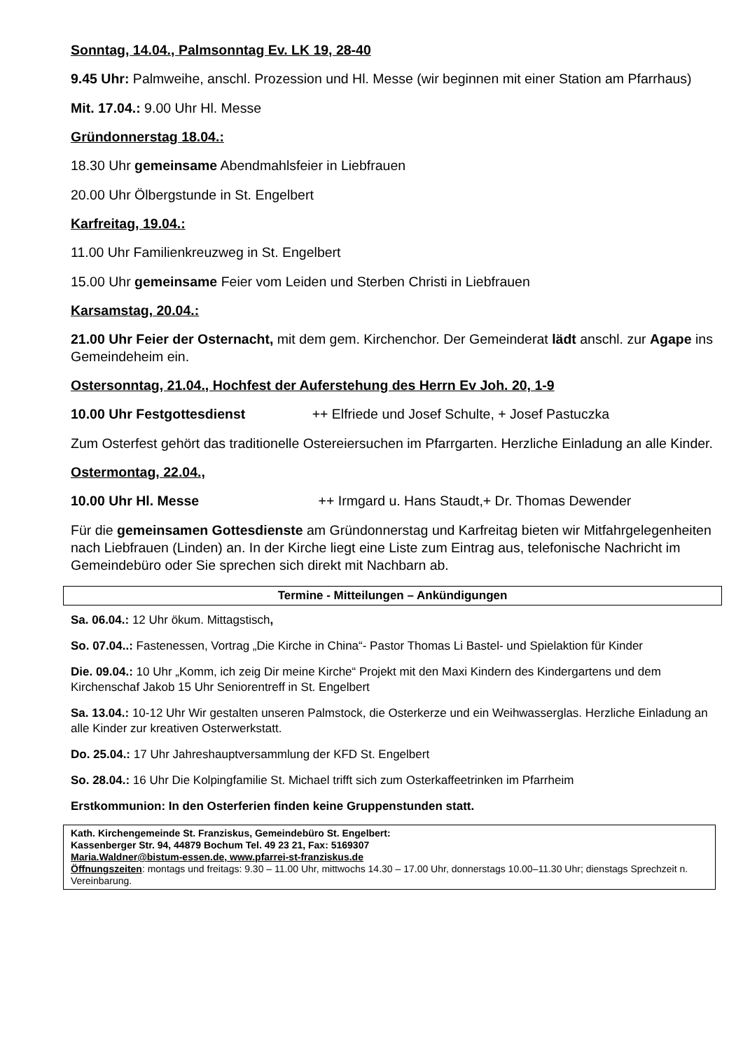Sonntag, 14.04., Palmsonntag Ev. LK 19, 28-40
9.45 Uhr: Palmweihe, anschl. Prozession und Hl. Messe (wir beginnen mit einer Station am Pfarrhaus)
Mit. 17.04.: 9.00 Uhr Hl. Messe
Gründonnerstag 18.04.:
18.30 Uhr gemeinsame Abendmahlsfeier in Liebfrauen
20.00 Uhr Ölbergstunde in St. Engelbert
Karfreitag, 19.04.:
11.00 Uhr Familienkreuzweg in St. Engelbert
15.00 Uhr gemeinsame Feier vom Leiden und Sterben Christi in Liebfrauen
Karsamstag, 20.04.:
21.00 Uhr Feier der Osternacht, mit dem gem. Kirchenchor. Der Gemeinderat lädt anschl. zur Agape ins Gemeindeheim ein.
Ostersonntag, 21.04., Hochfest der Auferstehung des Herrn Ev Joh. 20, 1-9
10.00 Uhr Festgottesdienst ++ Elfriede und Josef Schulte, + Josef Pastuczka
Zum Osterfest gehört das traditionelle Ostereiersuchen im Pfarrgarten. Herzliche Einladung an alle Kinder.
Ostermontag, 22.04.,
10.00 Uhr Hl. Messe ++ Irmgard u. Hans Staudt,+ Dr. Thomas Dewender
Für die gemeinsamen Gottesdienste am Gründonnerstag und Karfreitag bieten wir Mitfahrgelegenheiten nach Liebfrauen (Linden) an. In der Kirche liegt eine Liste zum Eintrag aus, telefonische Nachricht im Gemeindebüro oder Sie sprechen sich direkt mit Nachbarn ab.
Termine - Mitteilungen – Ankündigungen
Sa. 06.04.: 12 Uhr ökum. Mittagstisch,
So. 07.04..: Fastenessen, Vortrag „Die Kirche in China“- Pastor Thomas Li Bastel- und Spielaktion für Kinder
Die. 09.04.: 10 Uhr „Komm, ich zeig Dir meine Kirche“ Projekt mit den Maxi Kindern des Kindergartens und dem Kirchenschaf Jakob 15 Uhr Seniorentreff in St. Engelbert
Sa. 13.04.: 10-12 Uhr Wir gestalten unseren Palmstock, die Osterkerze und ein Weihwasserglas. Herzliche Einladung an alle Kinder zur kreativen Osterwerkstatt.
Do. 25.04.: 17 Uhr Jahreshauptversammlung der KFD St. Engelbert
So. 28.04.: 16 Uhr Die Kolpingfamilie St. Michael trifft sich zum Osterkaffeetrinken im Pfarrheim
Erstkommunion: In den Osterferien finden keine Gruppenstunden statt.
Kath. Kirchengemeinde St. Franziskus, Gemeindebüro St. Engelbert:
Kassenberger Str. 94, 44879 Bochum Tel. 49 23 21, Fax: 5169307
Maria.Waldner@bistum-essen.de, www.pfarrei-st-franziskus.de
Öffnungszeiten: montags und freitags: 9.30 – 11.00 Uhr, mittwochs 14.30 – 17.00 Uhr, donnerstags 10.00–11.30 Uhr; dienstags Sprechzeit n. Vereinbarung.